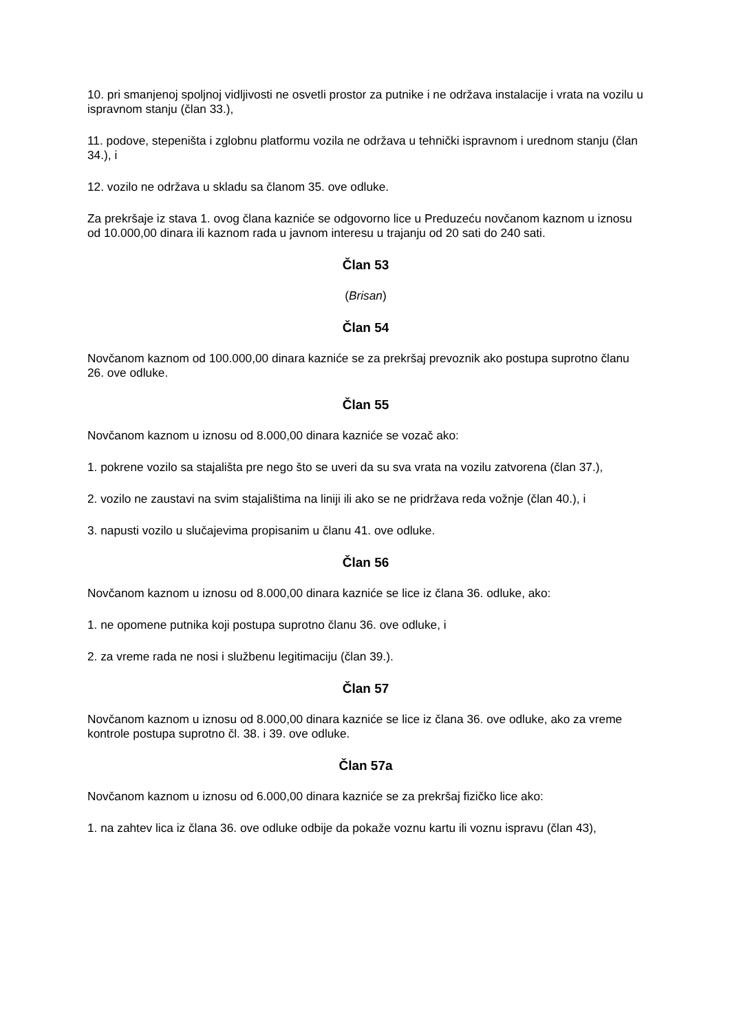10. pri smanjenoj spoljnoj vidljivosti ne osvetli prostor za putnike i ne održava instalacije i vrata na vozilu u ispravnom stanju (član 33.),
11. podove, stepeništa i zglobnu platformu vozila ne održava u tehnički ispravnom i urednom stanju (član 34.), i
12. vozilo ne održava u skladu sa članom 35. ove odluke.
Za prekršaje iz stava 1. ovog člana kazniće se odgovorno lice u Preduzeću novčanom kaznom u iznosu od 10.000,00 dinara ili kaznom rada u javnom interesu u trajanju od 20 sati do 240 sati.
Član 53
(Brisan)
Član 54
Novčanom kaznom od 100.000,00 dinara kazniće se za prekršaj prevoznik ako postupa suprotno članu 26. ove odluke.
Član 55
Novčanom kaznom u iznosu od 8.000,00 dinara kazniće se vozač ako:
1. pokrene vozilo sa stajališta pre nego što se uveri da su sva vrata na vozilu zatvorena (član 37.),
2. vozilo ne zaustavi na svim stajalištima na liniji ili ako se ne pridržava reda vožnje (član 40.), i
3. napusti vozilo u slučajevima propisanim u članu 41. ove odluke.
Član 56
Novčanom kaznom u iznosu od 8.000,00 dinara kazniće se lice iz člana 36. odluke, ako:
1. ne opomene putnika koji postupa suprotno članu 36. ove odluke, i
2. za vreme rada ne nosi i službenu legitimaciju (član 39.).
Član 57
Novčanom kaznom u iznosu od 8.000,00 dinara kazniće se lice iz člana 36. ove odluke, ako za vreme kontrole postupa suprotno čl. 38. i 39. ove odluke.
Član 57a
Novčanom kaznom u iznosu od 6.000,00 dinara kazniće se za prekršaj fizičko lice ako:
1. na zahtev lica iz člana 36. ove odluke odbije da pokaže voznu kartu ili voznu ispravu (član 43),